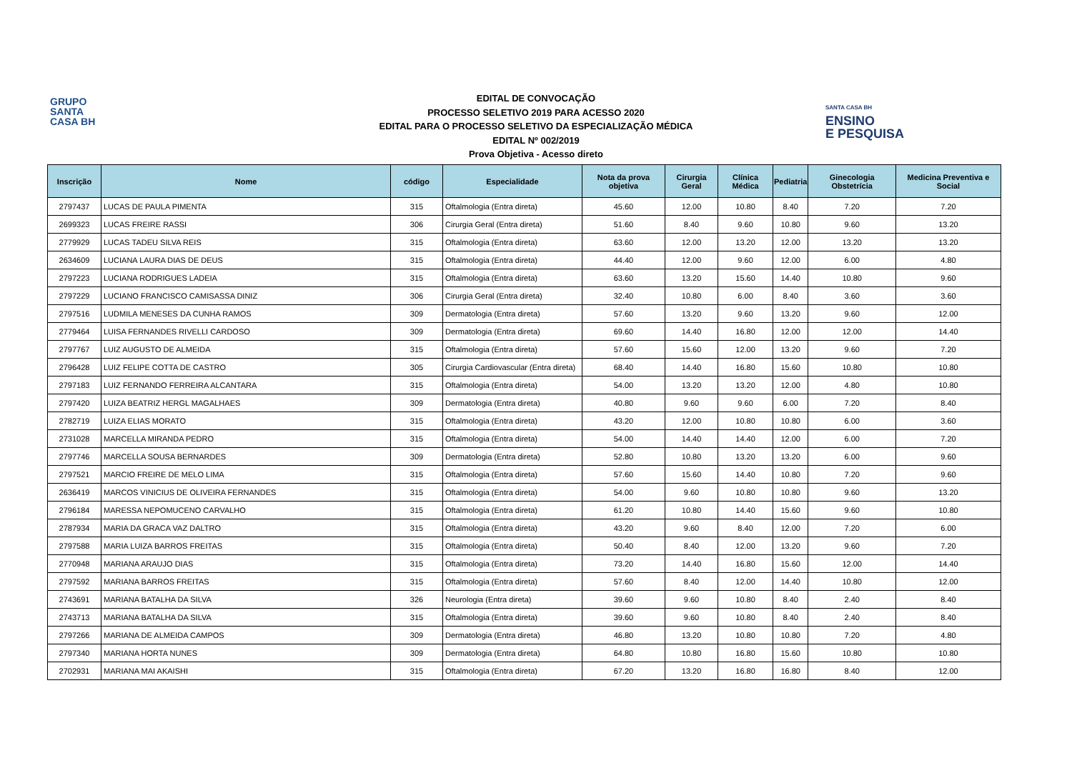GRUPO
SANTA
CASA BH
SANTA CASA BH
ENSINO
E PESQUISA
EDITAL DE CONVOCAÇÃO
PROCESSO SELETIVO 2019 PARA ACESSO 2020
EDITAL PARA O PROCESSO SELETIVO DA ESPECIALIZAÇÃO MÉDICA
EDITAL Nº 002/2019
Prova Objetiva - Acesso direto
| Inscrição | Nome | código | Especialidade | Nota da prova objetiva | Cirurgia Geral | Clínica Médica | Pediatria | Ginecologia Obstetrícia | Medicina Preventiva e Social |
| --- | --- | --- | --- | --- | --- | --- | --- | --- | --- |
| 2797437 | LUCAS DE PAULA PIMENTA | 315 | Oftalmologia (Entra direta) | 45.60 | 12.00 | 10.80 | 8.40 | 7.20 | 7.20 |
| 2699323 | LUCAS FREIRE RASSI | 306 | Cirurgia Geral (Entra direta) | 51.60 | 8.40 | 9.60 | 10.80 | 9.60 | 13.20 |
| 2779929 | LUCAS TADEU SILVA REIS | 315 | Oftalmologia (Entra direta) | 63.60 | 12.00 | 13.20 | 12.00 | 13.20 | 13.20 |
| 2634609 | LUCIANA LAURA DIAS DE DEUS | 315 | Oftalmologia (Entra direta) | 44.40 | 12.00 | 9.60 | 12.00 | 6.00 | 4.80 |
| 2797223 | LUCIANA RODRIGUES LADEIA | 315 | Oftalmologia (Entra direta) | 63.60 | 13.20 | 15.60 | 14.40 | 10.80 | 9.60 |
| 2797229 | LUCIANO FRANCISCO CAMISASSA DINIZ | 306 | Cirurgia Geral (Entra direta) | 32.40 | 10.80 | 6.00 | 8.40 | 3.60 | 3.60 |
| 2797516 | LUDMILA MENESES DA CUNHA RAMOS | 309 | Dermatologia (Entra direta) | 57.60 | 13.20 | 9.60 | 13.20 | 9.60 | 12.00 |
| 2779464 | LUISA FERNANDES RIVELLI CARDOSO | 309 | Dermatologia (Entra direta) | 69.60 | 14.40 | 16.80 | 12.00 | 12.00 | 14.40 |
| 2797767 | LUIZ AUGUSTO DE ALMEIDA | 315 | Oftalmologia (Entra direta) | 57.60 | 15.60 | 12.00 | 13.20 | 9.60 | 7.20 |
| 2796428 | LUIZ FELIPE COTTA DE CASTRO | 305 | Cirurgia Cardiovascular (Entra direta) | 68.40 | 14.40 | 16.80 | 15.60 | 10.80 | 10.80 |
| 2797183 | LUIZ FERNANDO FERREIRA ALCANTARA | 315 | Oftalmologia (Entra direta) | 54.00 | 13.20 | 13.20 | 12.00 | 4.80 | 10.80 |
| 2797420 | LUIZA BEATRIZ HERGL MAGALHAES | 309 | Dermatologia (Entra direta) | 40.80 | 9.60 | 9.60 | 6.00 | 7.20 | 8.40 |
| 2782719 | LUIZA ELIAS MORATO | 315 | Oftalmologia (Entra direta) | 43.20 | 12.00 | 10.80 | 10.80 | 6.00 | 3.60 |
| 2731028 | MARCELLA MIRANDA PEDRO | 315 | Oftalmologia (Entra direta) | 54.00 | 14.40 | 14.40 | 12.00 | 6.00 | 7.20 |
| 2797746 | MARCELLA SOUSA BERNARDES | 309 | Dermatologia (Entra direta) | 52.80 | 10.80 | 13.20 | 13.20 | 6.00 | 9.60 |
| 2797521 | MARCIO FREIRE DE MELO LIMA | 315 | Oftalmologia (Entra direta) | 57.60 | 15.60 | 14.40 | 10.80 | 7.20 | 9.60 |
| 2636419 | MARCOS VINICIUS DE OLIVEIRA FERNANDES | 315 | Oftalmologia (Entra direta) | 54.00 | 9.60 | 10.80 | 10.80 | 9.60 | 13.20 |
| 2796184 | MARESSA NEPOMUCENO CARVALHO | 315 | Oftalmologia (Entra direta) | 61.20 | 10.80 | 14.40 | 15.60 | 9.60 | 10.80 |
| 2787934 | MARIA DA GRACA VAZ DALTRO | 315 | Oftalmologia (Entra direta) | 43.20 | 9.60 | 8.40 | 12.00 | 7.20 | 6.00 |
| 2797588 | MARIA LUIZA BARROS FREITAS | 315 | Oftalmologia (Entra direta) | 50.40 | 8.40 | 12.00 | 13.20 | 9.60 | 7.20 |
| 2770948 | MARIANA ARAUJO DIAS | 315 | Oftalmologia (Entra direta) | 73.20 | 14.40 | 16.80 | 15.60 | 12.00 | 14.40 |
| 2797592 | MARIANA BARROS FREITAS | 315 | Oftalmologia (Entra direta) | 57.60 | 8.40 | 12.00 | 14.40 | 10.80 | 12.00 |
| 2743691 | MARIANA BATALHA DA SILVA | 326 | Neurologia (Entra direta) | 39.60 | 9.60 | 10.80 | 8.40 | 2.40 | 8.40 |
| 2743713 | MARIANA BATALHA DA SILVA | 315 | Oftalmologia (Entra direta) | 39.60 | 9.60 | 10.80 | 8.40 | 2.40 | 8.40 |
| 2797266 | MARIANA DE ALMEIDA CAMPOS | 309 | Dermatologia (Entra direta) | 46.80 | 13.20 | 10.80 | 10.80 | 7.20 | 4.80 |
| 2797340 | MARIANA HORTA NUNES | 309 | Dermatologia (Entra direta) | 64.80 | 10.80 | 16.80 | 15.60 | 10.80 | 10.80 |
| 2702931 | MARIANA MAI AKAISHI | 315 | Oftalmologia (Entra direta) | 67.20 | 13.20 | 16.80 | 16.80 | 8.40 | 12.00 |